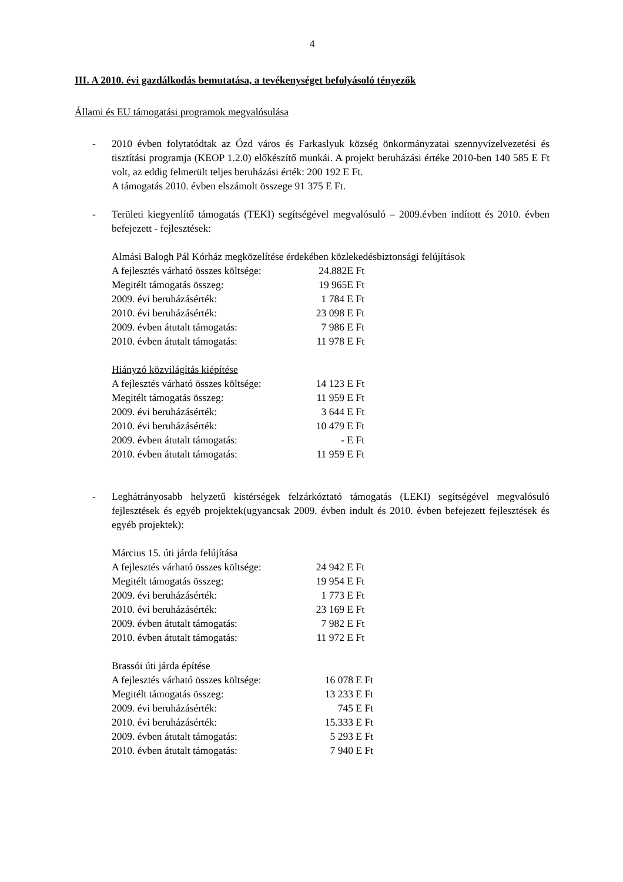4
III. A 2010. évi gazdálkodás bemutatása, a tevékenységet befolyásoló tényezők
Állami és EU támogatási programok megvalósulása
- 2010 évben folytatódtak az Ózd város és Farkaslyuk község önkormányzatai szennyvízelvezetési és tisztítási programja (KEOP 1.2.0) előkészítő munkái. A projekt beruházási értéke 2010-ben 140 585 E Ft volt, az eddig felmerült teljes beruházási érték: 200 192 E Ft.
A támogatás 2010. évben elszámolt összege 91 375 E Ft.
- Területi kiegyenlítő támogatás (TEKI) segítségével megvalósuló – 2009.évben indított és 2010. évben befejezett - fejlesztések:
Almási Balogh Pál Kórház megközelítése érdekében közlekedésbiztonsági felújítások
| A fejlesztés várható összes költsége: | 24.882E Ft |
| Megitélt támogatás összeg: | 19 965E Ft |
| 2009. évi beruházásérték: | 1 784 E Ft |
| 2010. évi beruházásérték: | 23 098 E Ft |
| 2009. évben átutalt támogatás: | 7 986 E Ft |
| 2010. évben átutalt támogatás: | 11 978 E Ft |
Hiányzó közvilágítás kiépítése
| A fejlesztés várható összes költsége: | 14 123 E Ft |
| Megitélt támogatás összeg: | 11 959 E Ft |
| 2009. évi beruházásérték: | 3 644 E Ft |
| 2010. évi beruházásérték: | 10 479 E Ft |
| 2009. évben átutalt támogatás: | - E Ft |
| 2010. évben átutalt támogatás: | 11 959 E Ft |
- Leghátrányosabb helyzetű kistérségek felzárkóztató támogatás (LEKI) segítségével megvalósuló fejlesztések és egyéb projektek(ugyancsak 2009. évben indult és 2010. évben befejezett fejlesztések és egyéb projektek):
Március 15. úti járda felújítása
| A fejlesztés várható összes költsége: | 24 942 E Ft |
| Megitélt támogatás összeg: | 19 954 E Ft |
| 2009. évi beruházásérték: | 1 773 E Ft |
| 2010. évi beruházásérték: | 23 169 E Ft |
| 2009. évben átutalt támogatás: | 7 982 E Ft |
| 2010. évben átutalt támogatás: | 11 972 E Ft |
Brassói úti járda építése
| A fejlesztés várható összes költsége: | 16 078 E Ft |
| Megitélt támogatás összeg: | 13 233 E Ft |
| 2009. évi beruházásérték: | 745 E Ft |
| 2010. évi beruházásérték: | 15.333 E Ft |
| 2009. évben átutalt támogatás: | 5 293 E Ft |
| 2010. évben átutalt támogatás: | 7 940 E Ft |